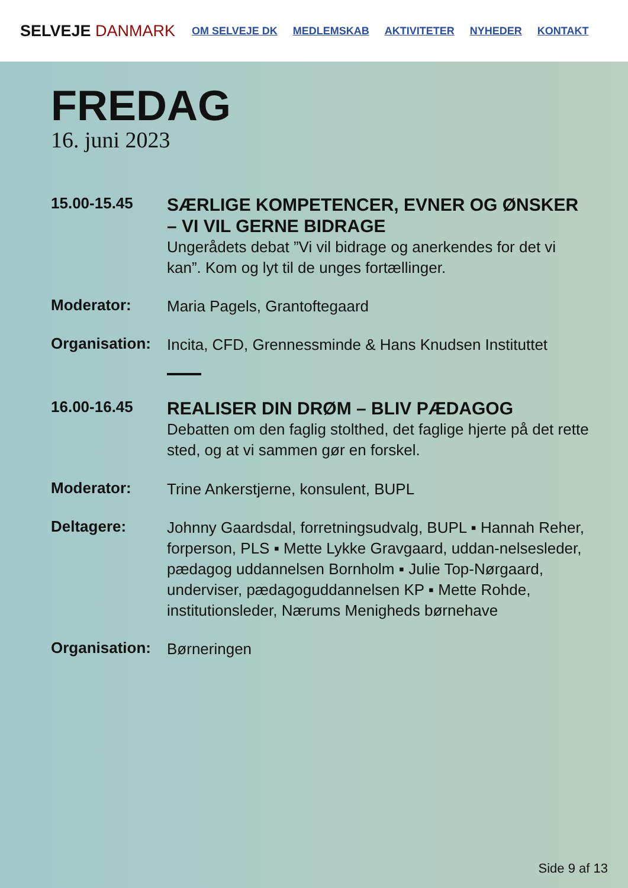SELVEJE DANMARK
OM SELVEJE DK MEDLEMSKAB AKTIVITETER NYHEDER KONTAKT
FREDAG
16. juni 2023
15.00-15.45
SÆRLIGE KOMPETENCER, EVNER OG ØNSKER – VI VIL GERNE BIDRAGE
Ungerådets debat ”Vi vil bidrage og anerkendes for det vi kan”. Kom og lyt til de unges fortællinger.
Moderator:
Maria Pagels, Grantoftegaard
Organisation:
Incita, CFD, Grennessminde & Hans Knudsen Instituttet
16.00-16.45
REALISER DIN DRØM – BLIV PÆDAGOG
Debatten om den faglig stolthed, det faglige hjerte på det rette sted, og at vi sammen gør en forskel.
Moderator:
Trine Ankerstjerne, konsulent, BUPL
Deltagere:
Johnny Gaardsdal, forretningsudvalg, BUPL ▪ Hannah Reher, forperson, PLS ▪ Mette Lykke Gravgaard, uddan-nelsesleder, pædagog uddannelsen Bornholm ▪ Julie Top-Nørgaard, underviser, pædagoguddannelsen KP ▪ Mette Rohde, institutionsleder, Nærums Menigheds børnehave
Organisation:
Børneringen
Side 9 af 13